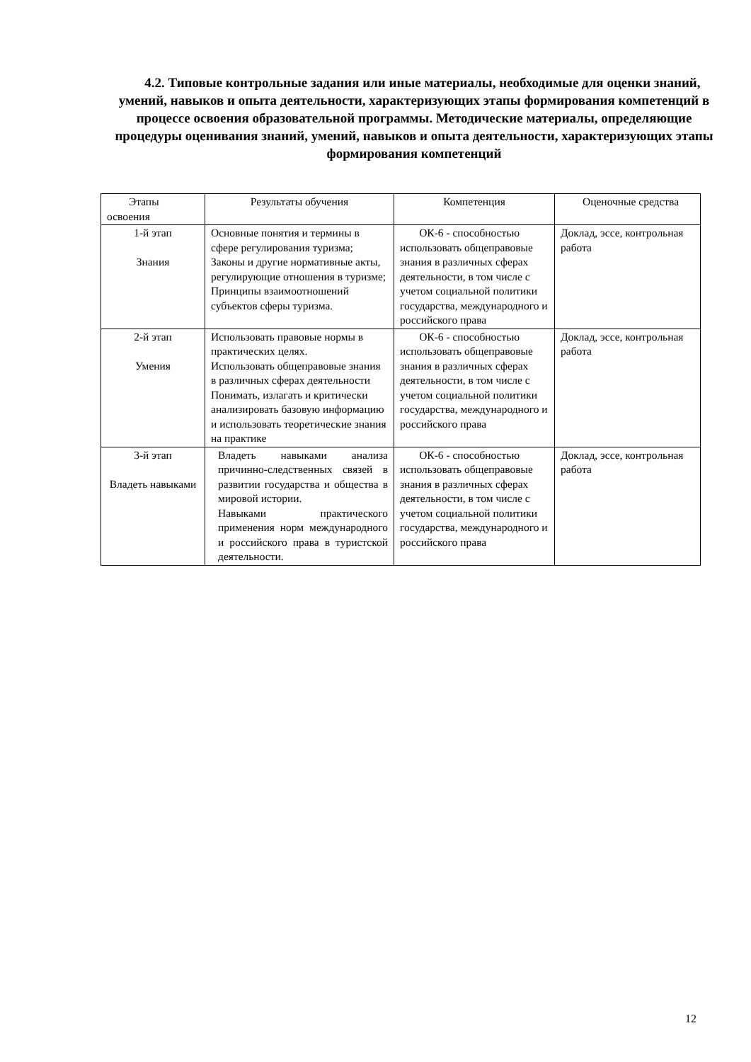4.2. Типовые контрольные задания или иные материалы, необходимые для оценки знаний, умений, навыков и опыта деятельности, характеризующих этапы формирования компетенций в процессе освоения образовательной программы. Методические материалы, определяющие процедуры оценивания знаний, умений, навыков и опыта деятельности, характеризующих этапы формирования компетенций
| Этапы освоения | Результаты обучения | Компетенция | Оценочные средства |
| --- | --- | --- | --- |
| 1-й этап Знания | Основные понятия и термины в сфере регулирования туризма; Законы и другие нормативные акты, регулирующие отношения в туризме; Принципы взаимоотношений субъектов сферы туризма. | ОК-6 - способностью использовать общеправовые знания в различных сферах деятельности, в том числе с учетом социальной политики государства, международного и российского права | Доклад, эссе, контрольная работа |
| 2-й этап Умения | Использовать правовые нормы в практических целях. Использовать общеправовые знания в различных сферах деятельности Понимать, излагать и критически анализировать базовую информацию и использовать теоретические знания на практике | ОК-6 - способностью использовать общеправовые знания в различных сферах деятельности, в том числе с учетом социальной политики государства, международного и российского права | Доклад, эссе, контрольная работа |
| 3-й этап Владеть навыками | Владеть навыками анализа причинно-следственных связей в развитии государства и общества в мировой истории. Навыками практического применения норм международного и российского права в туристской деятельности. | ОК-6 - способностью использовать общеправовые знания в различных сферах деятельности, в том числе с учетом социальной политики государства, международного и российского права | Доклад, эссе, контрольная работа |
12